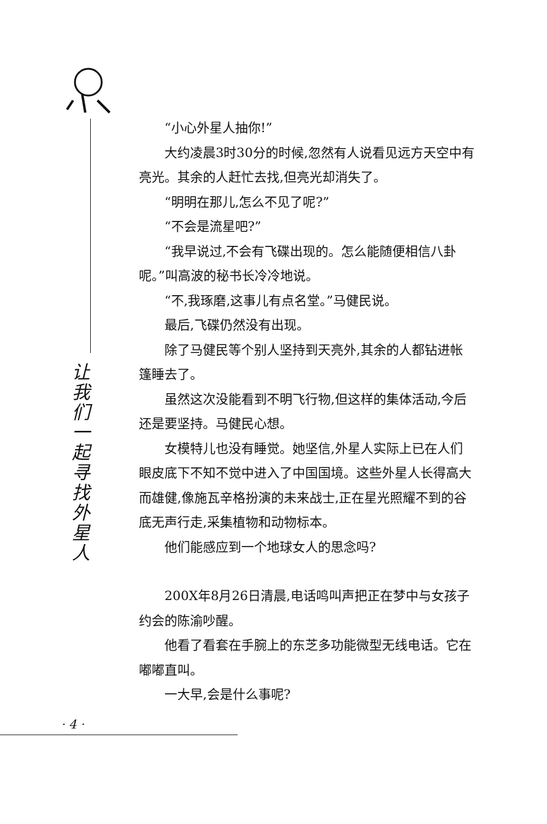让我们一起寻找外星人
“小心外星人抽你!”
大约凌晨3时30分的时候,忽然有人说看见远方天空中有亮光。其余的人赶忙去找,但亮光却消失了。
“明明在那儿,怎么不见了呢?”
“不会是流星吧?”
“我早说过,不会有飞碟出现的。怎么能随便相信八卦呢。”叫高波的秘书长冷冷地说。
“不,我琢磨,这事儿有点名堂。”马健民说。
最后,飞碟仍然没有出现。
除了马健民等个别人坚持到天亮外,其余的人都钻进帐篷睡去了。
虽然这次没能看到不明飞行物,但这样的集体活动,今后还是要坚持。马健民心想。
女模特儿也没有睡觉。她坚信,外星人实际上已在人们眼皮底下不知不觉中进入了中国国境。这些外星人长得高大而雄健,像施瓦辛格扮演的未来战士,正在星光照耀不到的谷底无声行走,采集植物和动物标本。
他们能感应到一个地球女人的思念吗?
200X年8月26日清晨,电话鸣叫声把正在梦中与女孩子约会的陈渝吵醒。
他看了看套在手腕上的东芝多功能微型无线电话。它在嘟嘟直叫。
一大早,会是什么事呢?
· 4 ·